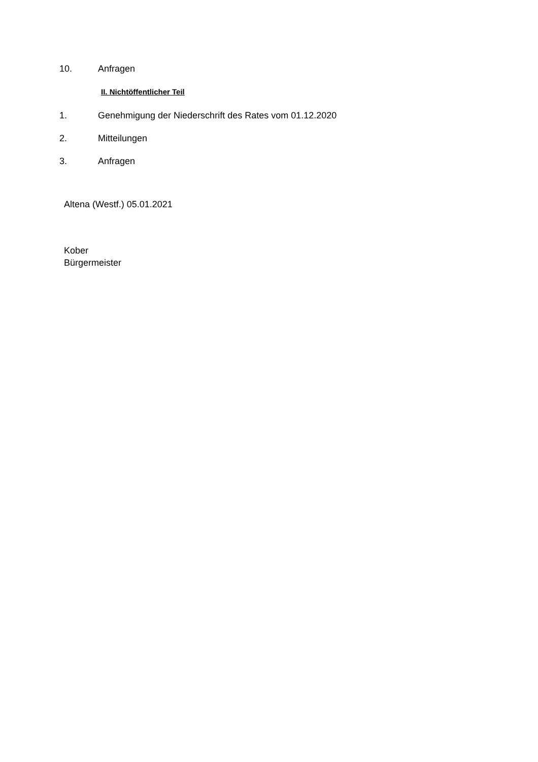10. Anfragen
II. Nichtöffentlicher Teil
1. Genehmigung der Niederschrift des Rates vom 01.12.2020
2. Mitteilungen
3. Anfragen
Altena (Westf.) 05.01.2021
Kober
Bürgermeister